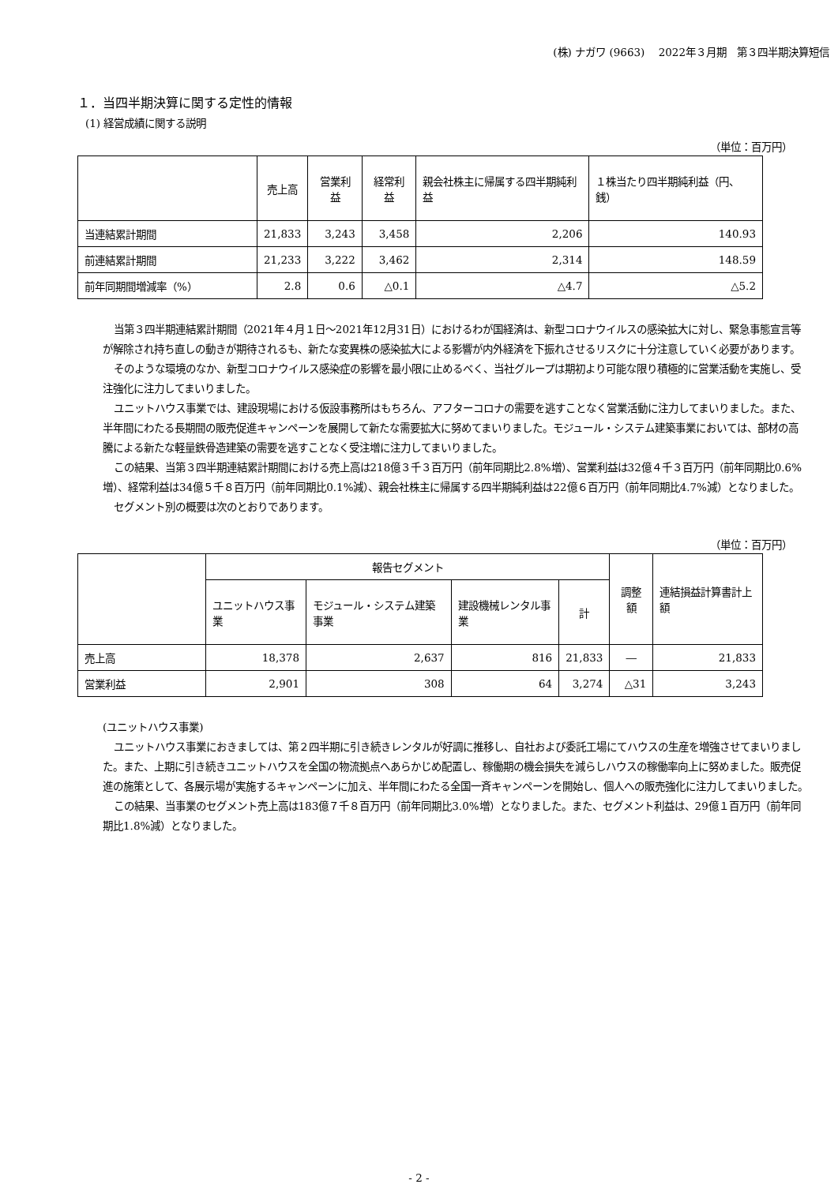(株) ナガワ (9663)　 2022年３月期　第３四半期決算短信
１．当四半期決算に関する定性的情報
(1) 経営成績に関する説明
（単位：百万円）
| | 売上高 | 営業利益 | 経常利益 | 親会社株主に帰属する四半期純利益 | １株当たり四半期純利益（円、銭） |
| --- | --- | --- | --- | --- | --- |
| 当連結累計期間 | 21,833 | 3,243 | 3,458 | 2,206 | 140.93 |
| 前連結累計期間 | 21,233 | 3,222 | 3,462 | 2,314 | 148.59 |
| 前年同期間増減率（%） | 2.8 | 0.6 | △0.1 | △4.7 | △5.2 |
当第３四半期連結累計期間（2021年４月１日～2021年12月31日）におけるわが国経済は、新型コロナウイルスの感染拡大に対し、緊急事態宣言等が解除され持ち直しの動きが期待されるも、新たな変異株の感染拡大による影響が内外経済を下振れさせるリスクに十分注意していく必要があります。
そのような環境のなか、新型コロナウイルス感染症の影響を最小限に止めるべく、当社グループは期初より可能な限り積極的に営業活動を実施し、受注強化に注力してまいりました。
ユニットハウス事業では、建設現場における仮設事務所はもちろん、アフターコロナの需要を逃すことなく営業活動に注力してまいりました。また、半年間にわたる長期間の販売促進キャンペーンを展開して新たな需要拡大に努めてまいりました。モジュール・システム建築事業においては、部材の高騰による新たな軽量鉄骨造建築の需要を逃すことなく受注増に注力してまいりました。
この結果、当第３四半期連結累計期間における売上高は218億３千３百万円（前年同期比2.8%増）、営業利益は32億４千３百万円（前年同期比0.6%増）、経常利益は34億５千８百万円（前年同期比0.1%減）、親会社株主に帰属する四半期純利益は22億６百万円（前年同期比4.7%減）となりました。
セグメント別の概要は次のとおりであります。
（単位：百万円）
| | 報告セグメント | | | | 調整額 | 連結損益計算書計上額 |
| --- | --- | --- | --- | --- | --- | --- |
| | ユニットハウス事業 | モジュール・システム建築事業 | 建設機械レンタル事業 | 計 | | |
| 売上高 | 18,378 | 2,637 | 816 | 21,833 | ― | 21,833 |
| 営業利益 | 2,901 | 308 | 64 | 3,274 | △31 | 3,243 |
(ユニットハウス事業)
ユニットハウス事業におきましては、第２四半期に引き続きレンタルが好調に推移し、自社および委託工場にてハウスの生産を増強させてまいりました。また、上期に引き続きユニットハウスを全国の物流拠点へあらかじめ配置し、稼働期の機会損失を減らしハウスの稼働率向上に努めました。販売促進の施策として、各展示場が実施するキャンペーンに加え、半年間にわたる全国一斉キャンペーンを開始し、個人への販売強化に注力してまいりました。
この結果、当事業のセグメント売上高は183億７千８百万円（前年同期比3.0%増）となりました。また、セグメント利益は、29億１百万円（前年同期比1.8%減）となりました。
- 2 -